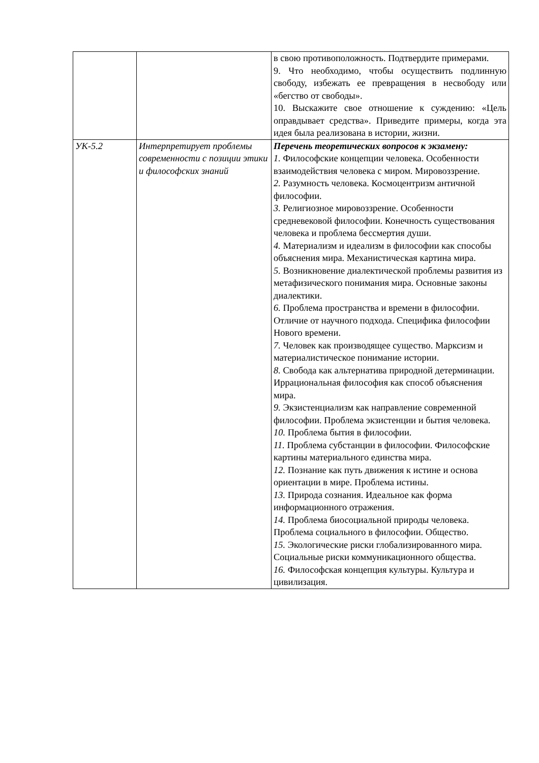| | | в свою противоположность. Подтвердите примерами. 9. Что необходимо, чтобы осуществить подлинную свободу, избежать ее превращения в несвободу или «бегство от свободы». 10. Выскажите свое отношение к суждению: «Цель оправдывает средства». Приведите примеры, когда эта идея была реализована в истории, жизни. |
| УК-5.2 | Интерпретирует проблемы современности с позиции этики и философских знаний | Перечень теоретических вопросов к экзамену: 1. Философские концепции человека. Особенности взаимодействия человека с миром. Мировоззрение. 2. Разумность человека. Космоцентризм античной философии. 3. Религиозное мировоззрение. Особенности средневековой философии. Конечность существования человека и проблема бессмертия души. 4. Материализм и идеализм в философии как способы объяснения мира. Механистическая картина мира. 5. Возникновение диалектической проблемы развития из метафизического понимания мира. Основные законы диалектики. 6. Проблема пространства и времени в философии. Отличие от научного подхода. Специфика философии Нового времени. 7. Человек как производящее существо. Марксизм и материалистическое понимание истории. 8. Свобода как альтернатива природной детерминации. Иррациональная философия как способ объяснения мира. 9. Экзистенциализм как направление современной философии. Проблема экзистенции и бытия человека. 10. Проблема бытия в философии. 11. Проблема субстанции в философии. Философские картины материального единства мира. 12. Познание как путь движения к истине и основа ориентации в мире. Проблема истины. 13. Природа сознания. Идеальное как форма информационного отражения. 14. Проблема биосоциальной природы человека. Проблема социального в философии. Общество. 15. Экологические риски глобализированного мира. Социальные риски коммуникационного общества. 16. Философская концепция культуры. Культура и цивилизация. |